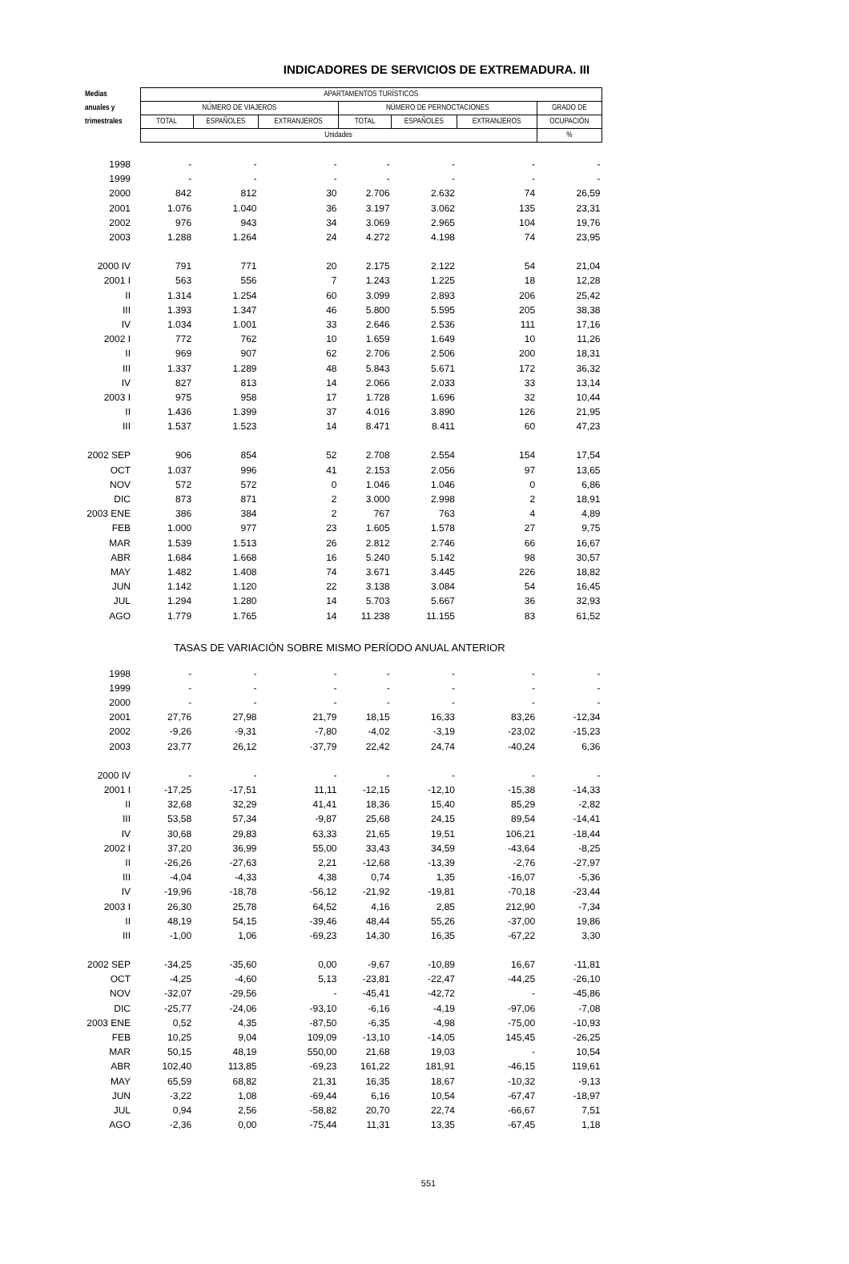INDICADORES DE SERVICIOS DE EXTREMADURA. III
| Medias | APARTAMENTOS TURÍSTICOS | | | | | | |
| --- | --- | --- | --- | --- | --- | --- | --- |
| anuales y | NÚMERO DE VIAJEROS | | | NÚMERO DE PERNOCTACIONES | | | GRADO DE |
| trimestrales | TOTAL | ESPAÑOLES | EXTRANJEROS | TOTAL | ESPAÑOLES | EXTRANJEROS | OCUPACIÓN |
| | Unidades | | | | | | % |
| 1998 | - | - | - | - | - | - | - |
| 1999 | - | - | - | - | - | - | - |
| 2000 | 842 | 812 | 30 | 2.706 | 2.632 | 74 | 26,59 |
| 2001 | 1.076 | 1.040 | 36 | 3.197 | 3.062 | 135 | 23,31 |
| 2002 | 976 | 943 | 34 | 3.069 | 2.965 | 104 | 19,76 |
| 2003 | 1.288 | 1.264 | 24 | 4.272 | 4.198 | 74 | 23,95 |
| 2000 IV | 791 | 771 | 20 | 2.175 | 2.122 | 54 | 21,04 |
| 2001 I | 563 | 556 | 7 | 1.243 | 1.225 | 18 | 12,28 |
| II | 1.314 | 1.254 | 60 | 3.099 | 2.893 | 206 | 25,42 |
| III | 1.393 | 1.347 | 46 | 5.800 | 5.595 | 205 | 38,38 |
| IV | 1.034 | 1.001 | 33 | 2.646 | 2.536 | 111 | 17,16 |
| 2002 I | 772 | 762 | 10 | 1.659 | 1.649 | 10 | 11,26 |
| II | 969 | 907 | 62 | 2.706 | 2.506 | 200 | 18,31 |
| III | 1.337 | 1.289 | 48 | 5.843 | 5.671 | 172 | 36,32 |
| IV | 827 | 813 | 14 | 2.066 | 2.033 | 33 | 13,14 |
| 2003 I | 975 | 958 | 17 | 1.728 | 1.696 | 32 | 10,44 |
| II | 1.436 | 1.399 | 37 | 4.016 | 3.890 | 126 | 21,95 |
| III | 1.537 | 1.523 | 14 | 8.471 | 8.411 | 60 | 47,23 |
| 2002 SEP | 906 | 854 | 52 | 2.708 | 2.554 | 154 | 17,54 |
| OCT | 1.037 | 996 | 41 | 2.153 | 2.056 | 97 | 13,65 |
| NOV | 572 | 572 | 0 | 1.046 | 1.046 | 0 | 6,86 |
| DIC | 873 | 871 | 2 | 3.000 | 2.998 | 2 | 18,91 |
| 2003 ENE | 386 | 384 | 2 | 767 | 763 | 4 | 4,89 |
| FEB | 1.000 | 977 | 23 | 1.605 | 1.578 | 27 | 9,75 |
| MAR | 1.539 | 1.513 | 26 | 2.812 | 2.746 | 66 | 16,67 |
| ABR | 1.684 | 1.668 | 16 | 5.240 | 5.142 | 98 | 30,57 |
| MAY | 1.482 | 1.408 | 74 | 3.671 | 3.445 | 226 | 18,82 |
| JUN | 1.142 | 1.120 | 22 | 3.138 | 3.084 | 54 | 16,45 |
| JUL | 1.294 | 1.280 | 14 | 5.703 | 5.667 | 36 | 32,93 |
| AGO | 1.779 | 1.765 | 14 | 11.238 | 11.155 | 83 | 61,52 |
| TASAS DE VARIACIÓN SOBRE MISMO PERÍODO ANUAL ANTERIOR | | | | | | | |
| 1998 | - | - | - | - | - | - | - |
| 1999 | - | - | - | - | - | - | - |
| 2000 | - | - | - | - | - | - | - |
| 2001 | 27,76 | 27,98 | 21,79 | 18,15 | 16,33 | 83,26 | -12,34 |
| 2002 | -9,26 | -9,31 | -7,80 | -4,02 | -3,19 | -23,02 | -15,23 |
| 2003 | 23,77 | 26,12 | -37,79 | 22,42 | 24,74 | -40,24 | 6,36 |
| 2000 IV | - | - | - | - | - | - | - |
| 2001 I | -17,25 | -17,51 | 11,11 | -12,15 | -12,10 | -15,38 | -14,33 |
| II | 32,68 | 32,29 | 41,41 | 18,36 | 15,40 | 85,29 | -2,82 |
| III | 53,58 | 57,34 | -9,87 | 25,68 | 24,15 | 89,54 | -14,41 |
| IV | 30,68 | 29,83 | 63,33 | 21,65 | 19,51 | 106,21 | -18,44 |
| 2002 I | 37,20 | 36,99 | 55,00 | 33,43 | 34,59 | -43,64 | -8,25 |
| II | -26,26 | -27,63 | 2,21 | -12,68 | -13,39 | -2,76 | -27,97 |
| III | -4,04 | -4,33 | 4,38 | 0,74 | 1,35 | -16,07 | -5,36 |
| IV | -19,96 | -18,78 | -56,12 | -21,92 | -19,81 | -70,18 | -23,44 |
| 2003 I | 26,30 | 25,78 | 64,52 | 4,16 | 2,85 | 212,90 | -7,34 |
| II | 48,19 | 54,15 | -39,46 | 48,44 | 55,26 | -37,00 | 19,86 |
| III | -1,00 | 1,06 | -69,23 | 14,30 | 16,35 | -67,22 | 3,30 |
| 2002 SEP | -34,25 | -35,60 | 0,00 | -9,67 | -10,89 | 16,67 | -11,81 |
| OCT | -4,25 | -4,60 | 5,13 | -23,81 | -22,47 | -44,25 | -26,10 |
| NOV | -32,07 | -29,56 | - | -45,41 | -42,72 | - | -45,86 |
| DIC | -25,77 | -24,06 | -93,10 | -6,16 | -4,19 | -97,06 | -7,08 |
| 2003 ENE | 0,52 | 4,35 | -87,50 | -6,35 | -4,98 | -75,00 | -10,93 |
| FEB | 10,25 | 9,04 | 109,09 | -13,10 | -14,05 | 145,45 | -26,25 |
| MAR | 50,15 | 48,19 | 550,00 | 21,68 | 19,03 | - | 10,54 |
| ABR | 102,40 | 113,85 | -69,23 | 161,22 | 181,91 | -46,15 | 119,61 |
| MAY | 65,59 | 68,82 | 21,31 | 16,35 | 18,67 | -10,32 | -9,13 |
| JUN | -3,22 | 1,08 | -69,44 | 6,16 | 10,54 | -67,47 | -18,97 |
| JUL | 0,94 | 2,56 | -58,82 | 20,70 | 22,74 | -66,67 | 7,51 |
| AGO | -2,36 | 0,00 | -75,44 | 11,31 | 13,35 | -67,45 | 1,18 |
551